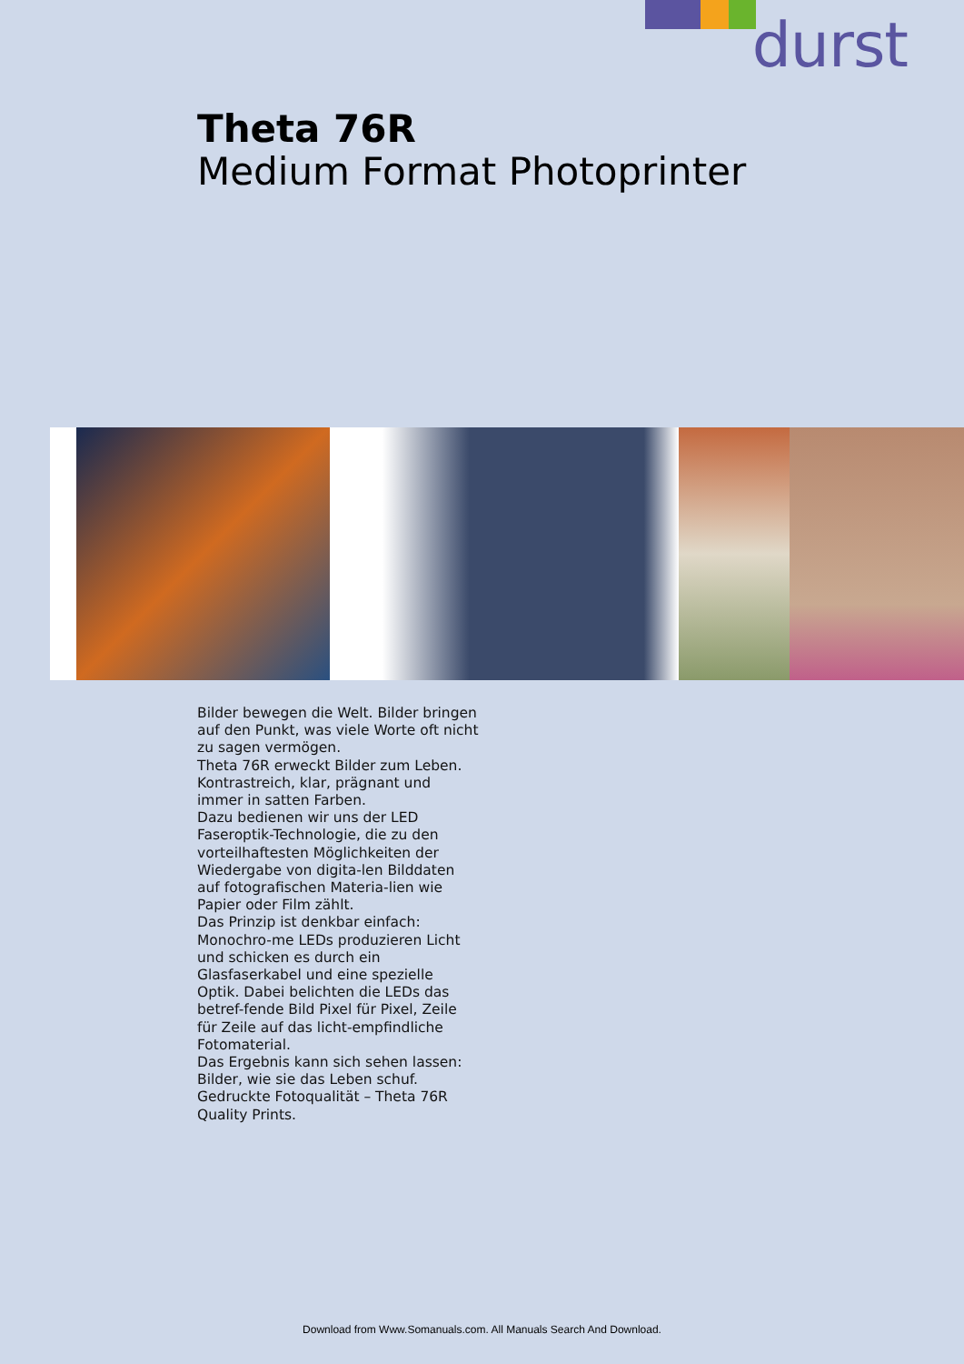durst
Theta 76R
Medium Format Photoprinter
Bilder bewegen die Welt. Bilder bringen auf den Punkt, was viele Worte oft nicht zu sagen vermögen.
Theta 76R erweckt Bilder zum Leben. Kontrastreich, klar, prägnant und immer in satten Farben.
Dazu bedienen wir uns der LED Faseroptik-Technologie, die zu den vorteilhaftesten Möglichkeiten der Wiedergabe von digita-len Bilddaten auf fotografischen Materia-lien wie Papier oder Film zählt.
Das Prinzip ist denkbar einfach: Monochro-me LEDs produzieren Licht und schicken es durch ein Glasfaserkabel und eine spezielle Optik. Dabei belichten die LEDs das betref-fende Bild Pixel für Pixel, Zeile für Zeile auf das licht-empfindliche Fotomaterial.
Das Ergebnis kann sich sehen lassen: Bilder, wie sie das Leben schuf. Gedruckte Fotoqualität – Theta 76R Quality Prints.
Download from Www.Somanuals.com. All Manuals Search And Download.